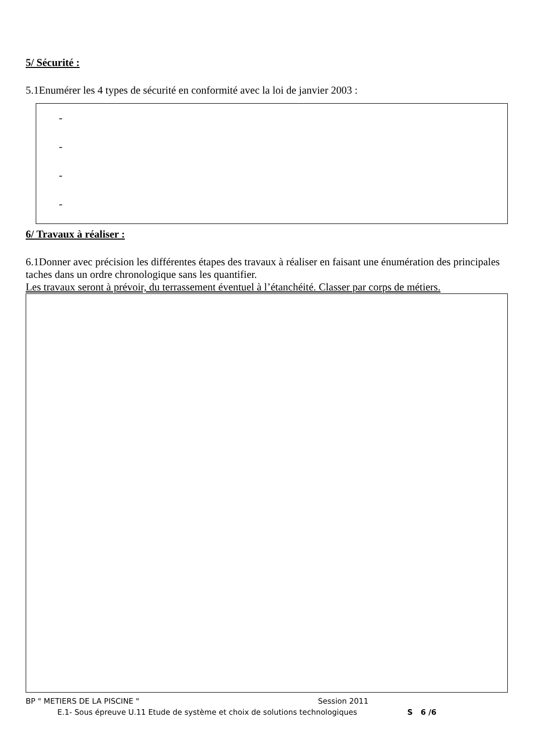5/ Sécurité :
5.1Enumérer les 4 types de sécurité en conformité avec la loi de janvier 2003 :
-
-
-
-
6/ Travaux à réaliser :
6.1Donner avec précision les différentes étapes des travaux à réaliser en faisant une énumération des principales taches dans un ordre chronologique sans les quantifier.
Les travaux seront à prévoir, du terrassement éventuel à l’étanchéité. Classer par corps de métiers.
BP " METIERS DE LA PISCINE " Session 2011
E.1- Sous épreuve U.11 Etude de système et choix de solutions technologiques S 6 /6